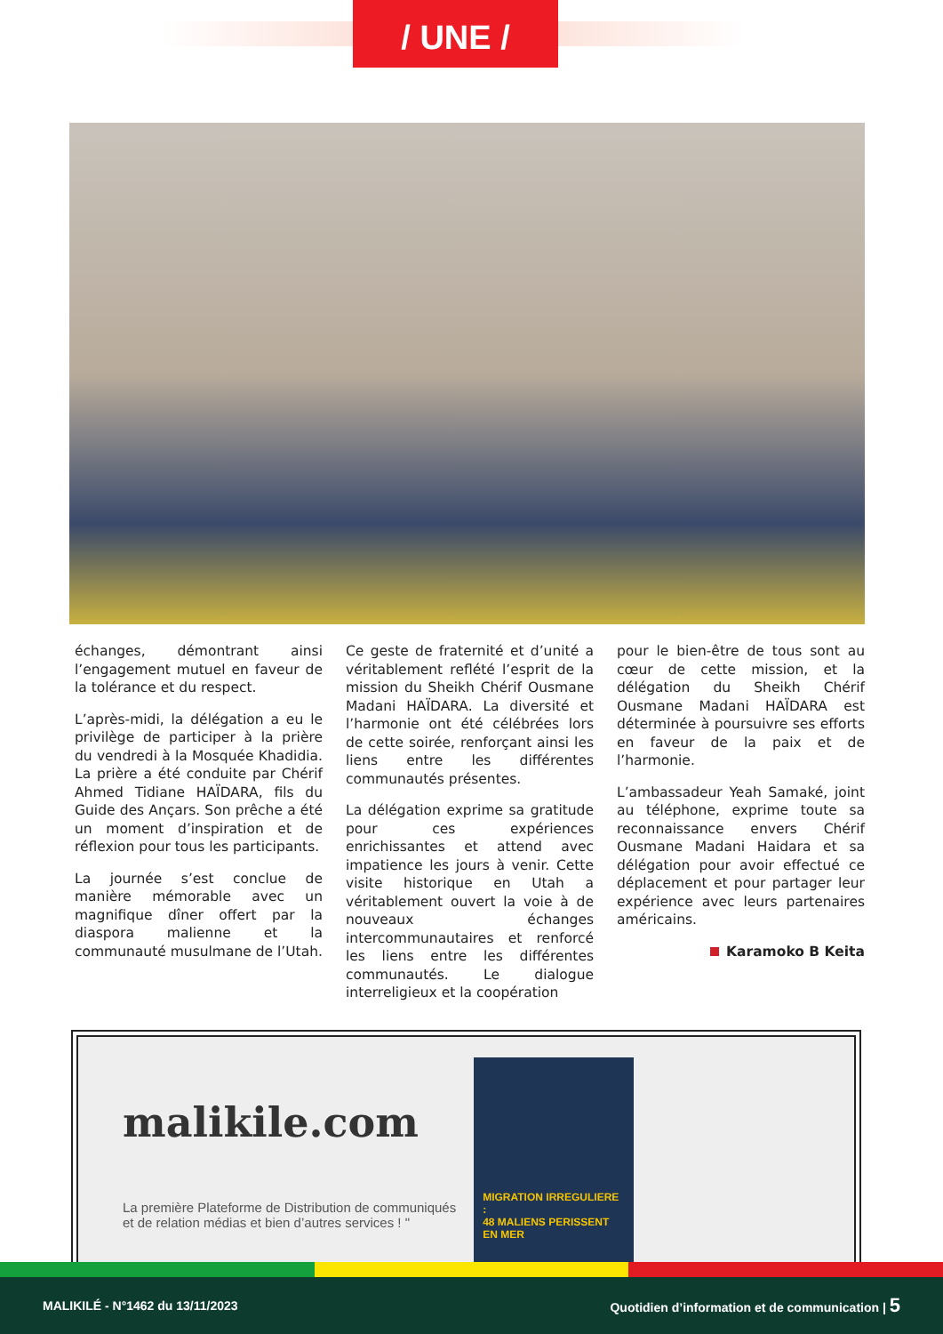/ UNE /
échanges, démontrant ainsi l’engagement mutuel en faveur de la tolérance et du respect.
L’après-midi, la délégation a eu le privilège de participer à la prière du vendredi à la Mosquée Khadidia. La prière a été conduite par Chérif Ahmed Tidiane HAÏDARA, fils du Guide des Ançars. Son prêche a été un moment d’inspiration et de réflexion pour tous les participants.
La journée s’est conclue de manière mémorable avec un magnifique dîner offert par la diaspora malienne et la communauté musulmane de l’Utah.
Ce geste de fraternité et d’unité a véritablement reflété l’esprit de la mission du Sheikh Chérif Ousmane Madani HAÏDARA. La diversité et l’harmonie ont été célébrées lors de cette soirée, renforçant ainsi les liens entre les différentes communautés présentes.
La délégation exprime sa gratitude pour ces expériences enrichissantes et attend avec impatience les jours à venir. Cette visite historique en Utah a véritablement ouvert la voie à de nouveaux échanges intercommunautaires et renforcé les liens entre les différentes communautés. Le dialogue interreligieux et la coopération
pour le bien-être de tous sont au cœur de cette mission, et la délégation du Sheikh Chérif Ousmane Madani HAÏDARA est déterminée à poursuivre ses efforts en faveur de la paix et de l’harmonie.
L’ambassadeur Yeah Samaké, joint au téléphone, exprime toute sa reconnaissance envers Chérif Ousmane Madani Haidara et sa délégation pour avoir effectué ce déplacement et pour partager leur expérience avec leurs partenaires américains.
Karamoko B Keita
malikile.com
La première Plateforme de Distribution de communiqués
et de relation médias et bien d’autres services ! "
MIGRATION IRREGULIERE :
48 MALIENS PERISSENT EN MER
MALIKILÉ - N°1462 du 13/11/2023 Quotidien d’information et de communication | 5